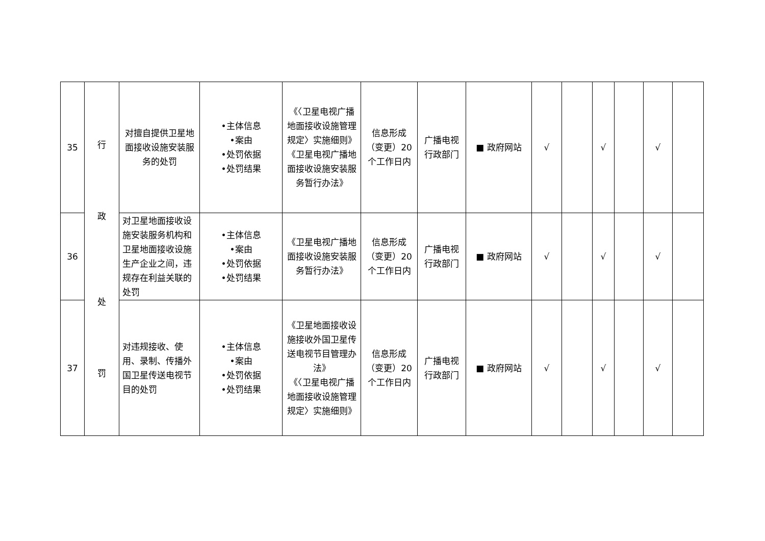| 35 | 行 政 处 罚 | 对擅自提供卫星地面接收设施安装服务的处罚 | •主体信息 •案由 •处罚依据 •处罚结果 | 《〈卫星电视广播地面接收设施管理规定〉实施细则》 《卫星电视广播地面接收设施安装服务暂行办法》 | 信息形成（变更）20个工作日内 | 广播电视行政部门 | ■ 政府网站 | √ | | √ | | √ | |
| 36 | | 对卫星地面接收设施安装服务机构和卫星地面接收设施生产企业之间，违规存在利益关联的处罚 | •主体信息 •案由 •处罚依据 •处罚结果 | 《卫星电视广播地面接收设施安装服务暂行办法》 | 信息形成（变更）20个工作日内 | 广播电视行政部门 | ■ 政府网站 | √ | | √ | | √ | |
| 37 | | 对违规接收、使用、录制、传播外国卫星传送电视节目的处罚 | •主体信息 •案由 •处罚依据 •处罚结果 | 《卫星地面接收设施接收外国卫星传送电视节目管理办法》 《〈卫星电视广播地面接收设施管理规定〉实施细则》 | 信息形成（变更）20个工作日内 | 广播电视行政部门 | ■ 政府网站 | √ | | √ | | √ | |